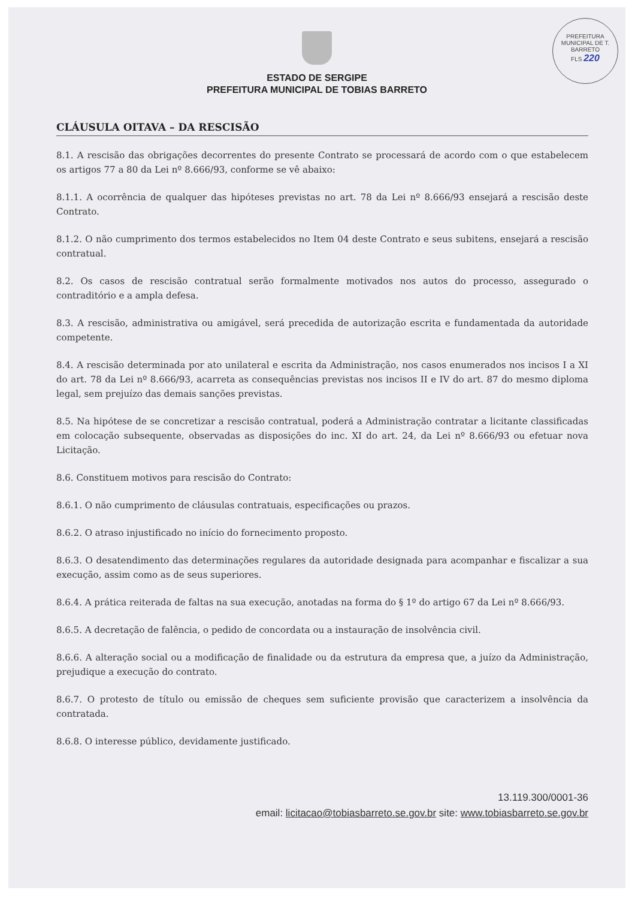PREFEITURA MUNICIPAL DE T. BARRETO
FLS 220
ESTADO DE SERGIPE
PREFEITURA MUNICIPAL DE TOBIAS BARRETO
CLÁUSULA OITAVA – DA RESCISÃO
8.1. A rescisão das obrigações decorrentes do presente Contrato se processará de acordo com o que estabelecem os artigos 77 a 80 da Lei nº 8.666/93, conforme se vê abaixo:
8.1.1. A ocorrência de qualquer das hipóteses previstas no art. 78 da Lei nº 8.666/93 ensejará a rescisão deste Contrato.
8.1.2. O não cumprimento dos termos estabelecidos no Item 04 deste Contrato e seus subitens, ensejará a rescisão contratual.
8.2. Os casos de rescisão contratual serão formalmente motivados nos autos do processo, assegurado o contraditório e a ampla defesa.
8.3. A rescisão, administrativa ou amigável, será precedida de autorização escrita e fundamentada da autoridade competente.
8.4. A rescisão determinada por ato unilateral e escrita da Administração, nos casos enumerados nos incisos I a XI do art. 78 da Lei nº 8.666/93, acarreta as consequências previstas nos incisos II e IV do art. 87 do mesmo diploma legal, sem prejuízo das demais sanções previstas.
8.5. Na hipótese de se concretizar a rescisão contratual, poderá a Administração contratar a licitante classificadas em colocação subsequente, observadas as disposições do inc. XI do art. 24, da Lei nº 8.666/93 ou efetuar nova Licitação.
8.6. Constituem motivos para rescisão do Contrato:
8.6.1. O não cumprimento de cláusulas contratuais, especificações ou prazos.
8.6.2. O atraso injustificado no início do fornecimento proposto.
8.6.3. O desatendimento das determinações regulares da autoridade designada para acompanhar e fiscalizar a sua execução, assim como as de seus superiores.
8.6.4. A prática reiterada de faltas na sua execução, anotadas na forma do § 1º do artigo 67 da Lei nº 8.666/93.
8.6.5. A decretação de falência, o pedido de concordata ou a instauração de insolvência civil.
8.6.6. A alteração social ou a modificação de finalidade ou da estrutura da empresa que, a juízo da Administração, prejudique a execução do contrato.
8.6.7. O protesto de título ou emissão de cheques sem suficiente provisão que caracterizem a insolvência da contratada.
8.6.8. O interesse público, devidamente justificado.
13.119.300/0001-36
email: licitacao@tobiasbarreto.se.gov.br site: www.tobiasbarreto.se.gov.br